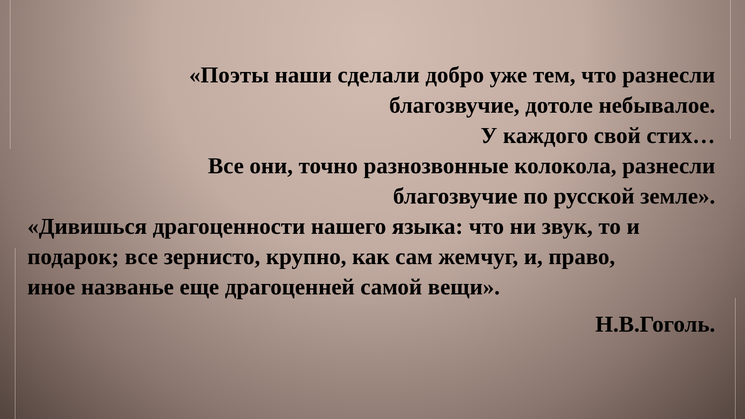«Поэты наши сделали добро уже тем, что разнесли
благозвучие, дотоле небывалое.
У каждого свой стих…
Все они, точно разнозвонные колокола, разнесли
благозвучие по русской земле».
«Дивишься драгоценности нашего языка: что ни звук, то и подарок; все зернисто, крупно, как сам жемчуг, и, право, иное названье еще драгоценней самой вещи».
Н.В.Гоголь.